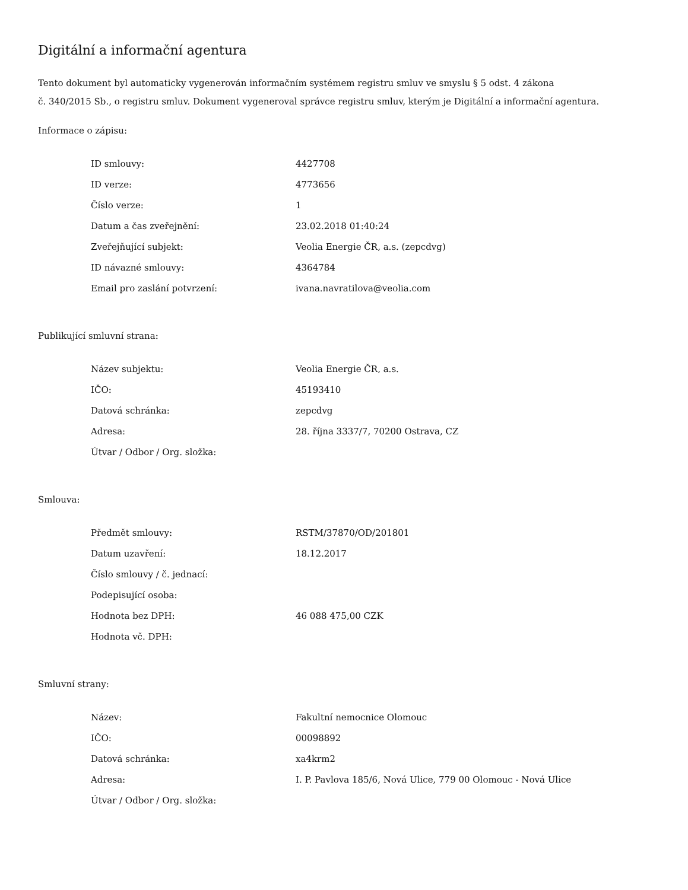Digitální a informační agentura
Tento dokument byl automaticky vygenerován informačním systémem registru smluv ve smyslu § 5 odst. 4 zákona
č. 340/2015 Sb., o registru smluv. Dokument vygeneroval správce registru smluv, kterým je Digitální a informační agentura.
Informace o zápisu:
| ID smlouvy: | 4427708 |
| ID verze: | 4773656 |
| Číslo verze: | 1 |
| Datum a čas zveřejnění: | 23.02.2018 01:40:24 |
| Zveřejňující subjekt: | Veolia Energie ČR, a.s. (zepcdvg) |
| ID návazné smlouvy: | 4364784 |
| Email pro zaslání potvrzení: | ivana.navratilova@veolia.com |
Publikující smluvní strana:
| Název subjektu: | Veolia Energie ČR, a.s. |
| IČO: | 45193410 |
| Datová schránka: | zepcdvg |
| Adresa: | 28. října 3337/7, 70200 Ostrava, CZ |
| Útvar / Odbor / Org. složka: | |
Smlouva:
| Předmět smlouvy: | RSTM/37870/OD/201801 |
| Datum uzavření: | 18.12.2017 |
| Číslo smlouvy / č. jednací: | |
| Podepisující osoba: | |
| Hodnota bez DPH: | 46 088 475,00 CZK |
| Hodnota vč. DPH: | |
Smluvní strany:
| Název: | Fakultní nemocnice Olomouc |
| IČO: | 00098892 |
| Datová schránka: | xa4krm2 |
| Adresa: | I. P. Pavlova 185/6, Nová Ulice, 779 00 Olomouc - Nová Ulice |
| Útvar / Odbor / Org. složka: | |